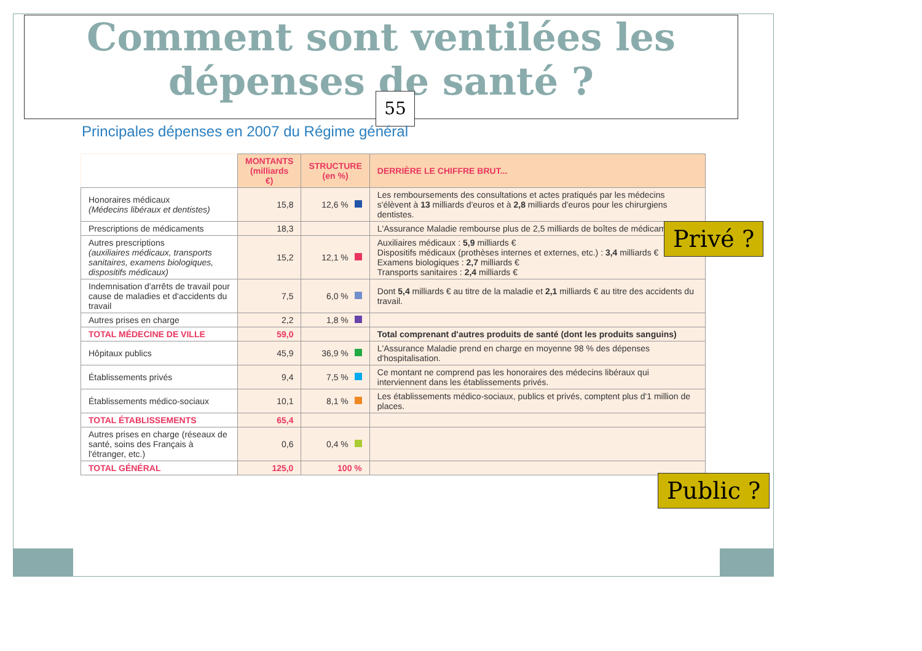Comment sont ventilées les
dépenses de santé ?
55
Principales dépenses en 2007 du Régime général
| | MONTANTS (milliards €) | STRUCTURE (en %) | DERRIÈRE LE CHIFFRE BRUT... |
| --- | --- | --- | --- |
| Honoraires médicaux (Médecins libéraux et dentistes) | 15,8 | 12,6 % | Les remboursements des consultations et actes pratiqués par les médecins s'élèvent à 13 milliards d'euros et à 2,8 milliards d'euros pour les chirurgiens dentistes. |
| Prescriptions de médicaments | 18,3 | | L'Assurance Maladie rembourse plus de 2,5 milliards de boîtes de médicaments. |
| Autres prescriptions (auxiliaires médicaux, transports sanitaires, examens biologiques, dispositifs médicaux) | 15,2 | 12,1 % | Auxiliaires médicaux : 5,9 milliards € Dispositifs médicaux (prothèses internes et externes, etc.) : 3,4 milliards € Examens biologiques : 2,7 milliards € Transports sanitaires : 2,4 milliards € |
| Indemnisation d'arrêts de travail pour cause de maladies et d'accidents du travail | 7,5 | 6,0 % | Dont 5,4 milliards € au titre de la maladie et 2,1 milliards € au titre des accidents du travail. |
| Autres prises en charge | 2,2 | 1,8 % | |
| TOTAL MÉDECINE DE VILLE | 59,0 | | Total comprenant d'autres produits de santé (dont les produits sanguins) |
| Hôpitaux publics | 45,9 | 36,9 % | L'Assurance Maladie prend en charge en moyenne 98 % des dépenses d'hospitalisation. |
| Établissements privés | 9,4 | 7,5 % | Ce montant ne comprend pas les honoraires des médecins libéraux qui interviennent dans les établissements privés. |
| Établissements médico-sociaux | 10,1 | 8,1 % | Les établissements médico-sociaux, publics et privés, comptent plus d'1 million de places. |
| TOTAL ÉTABLISSEMENTS | 65,4 | | |
| Autres prises en charge (réseaux de santé, soins des Français à l'étranger, etc.) | 0,6 | 0,4 % | |
| TOTAL GÉNÉRAL | 125,0 | 100 % | |
Privé ?
Public ?